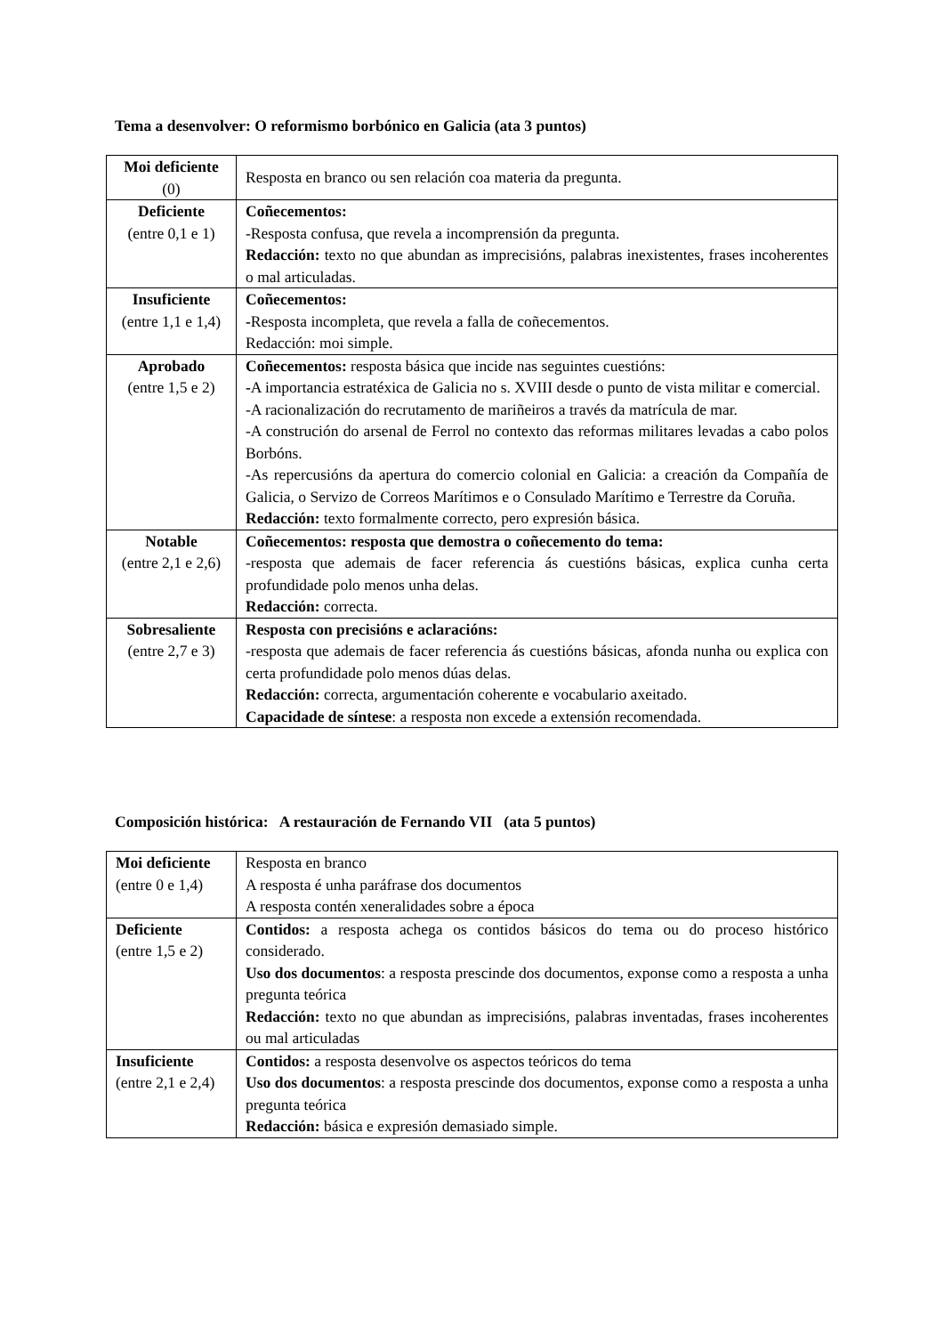Tema a desenvolver: O reformismo borbónico en Galicia (ata 3 puntos)
| Moi deficiente (0) | Resposta en branco ou sen relación coa materia da pregunta. |
| Deficiente (entre 0,1 e 1) | Coñecementos: -Resposta confusa, que revela a incomprensión da pregunta. Redacción: texto no que abundan as imprecisións, palabras inexistentes, frases incoherentes o mal articuladas. |
| Insuficiente (entre 1,1 e 1,4) | Coñecementos: - Resposta incompleta, que revela a falla de coñecementos. Redacción: moi simple. |
| Aprobado (entre 1,5 e 2) | Coñecementos: resposta básica que incide nas seguintes cuestións: - A importancia estratéxica de Galicia no s. XVIII desde o punto de vista militar e comercial. -A racionalización do recrutamento de mariñeiros a través da matrícula de mar. -A construción do arsenal de Ferrol no contexto das reformas militares levadas a cabo polos Borbóns. -As repercusións da apertura do comercio colonial en Galicia: a creación da Compañía de Galicia, o Servizo de Correos Marítimos e o Consulado Marítimo e Terrestre da Coruña. Redacción: texto formalmente correcto, pero expresión básica. |
| Notable (entre 2,1 e 2,6) | Coñecementos: resposta que demostra o coñecemento do tema: -resposta que ademais de facer referencia ás cuestións básicas, explica cunha certa profundidade polo menos unha delas. Redacción: correcta. |
| Sobresaliente (entre 2,7 e 3) | Resposta con precisións e aclaracións: -resposta que ademais de facer referencia ás cuestións básicas, afonda nunha ou explica con certa profundidade polo menos dúas delas. Redacción: correcta, argumentación coherente e vocabulario axeitado. Capacidade de síntese : a resposta non excede a extensión recomendada. |
Composición histórica: A restauración de Fernando VII (ata 5 puntos)
| Moi deficiente (entre 0 e 1,4) | Resposta en branco A resposta é unha paráfrase dos documentos A resposta contén xeneralidades sobre a época |
| Deficiente (entre 1,5 e 2) | Contidos: a resposta achega os contidos básicos do tema ou do proceso histórico considerado. Uso dos documentos : a resposta prescinde dos documentos, exponse como a resposta a unha pregunta teórica Redacción: texto no que abundan as imprecisións, palabras inventadas, frases incoherentes ou mal articuladas |
| Insuficiente (entre 2,1 e 2,4) | Contidos: a resposta desenvolve os aspectos teóricos do tema Uso dos documentos : a resposta prescinde dos documentos, exponse como a resposta a unha pregunta teórica Redacción: básica e expresión demasiado simple. |